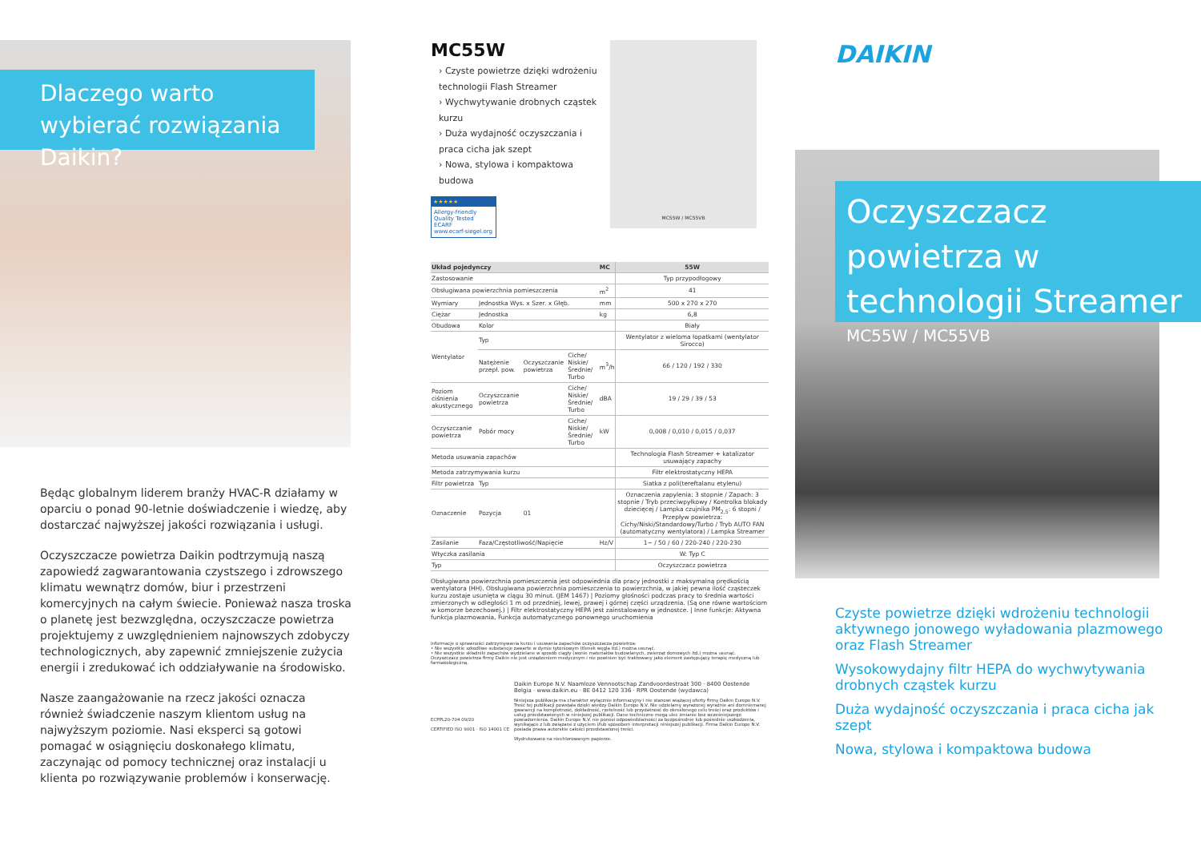Dlaczego warto wybierać rozwiązania Daikin?
Będąc globalnym liderem branży HVAC-R działamy w oparciu o ponad 90-letnie doświadczenie i wiedzę, aby dostarczać najwyższej jakości rozwiązania i usługi.
Oczyszczacze powietrza Daikin podtrzymują naszą zapowiedź zagwarantowania czystszego i zdrowszego klimatu wewnątrz domów, biur i przestrzeni komercyjnych na całym świecie. Ponieważ nasza troska o planetę jest bezwzględna, oczyszczacze powietrza projektujemy z uwzględnieniem najnowszych zdobyczy technologicznych, aby zapewnić zmniejszenie zużycia energii i zredukować ich oddziaływanie na środowisko.
Nasze zaangażowanie na rzecz jakości oznacza również świadczenie naszym klientom usług na najwyższym poziomie. Nasi eksperci są gotowi pomagać w osiągnięciu doskonałego klimatu, zaczynając od pomocy technicznej oraz instalacji u klienta po rozwiązywanie problemów i konserwację.
MC55W
› Czyste powietrze dzięki wdrożeniu technologii Flash Streamer
› Wychwytywanie drobnych cząstek kurzu
› Duża wydajność oczyszczania i praca cicha jak szept
› Nowa, stylowa i kompaktowa budowa
★★★★★
Allergy-friendly Quality Tested
ECARF
www.ecarf-siegel.org
MC55W / MC55VB
| Układ pojedynczy | | | | MC | 55W |
| --- | --- | --- | --- | --- | --- |
| Zastosowanie | | | | | Typ przypodłogowy |
| Obsługiwana powierzchnia pomieszczenia | | | | m<sup>2</sup> | 41 |
| Wymiary | Jednostka Wys. x Szer. x Głęb. | | | mm | 500 x 270 x 270 |
| Ciężar | Jednostka | | | kg | 6,8 |
| Obudowa | Kolor | | | | Biały |
| Wentylator | Typ | | | | Wentylator z wieloma łopatkami (wentylator Sirocco) |
| | Natężenie przepł. pow. | Oczyszczanie powietrza | Ciche/ Niskie/ Średnie/ Turbo | m<sup>3</sup>/h | 66 / 120 / 192 / 330 |
| Poziom ciśnienia akustycznego | Oczyszczanie powietrza | | Ciche/ Niskie/ Średnie/ Turbo | dBA | 19 / 29 / 39 / 53 |
| Oczyszczanie powietrza | Pobór mocy | | Ciche/ Niskie/ Średnie/ Turbo | kW | 0,008 / 0,010 / 0,015 / 0,037 |
| Metoda usuwania zapachów | | | | | Technologia Flash Streamer + katalizator usuwający zapachy |
| Metoda zatrzymywania kurzu | | | | | Filtr elektrostatyczny HEPA |
| Filtr powietrza | Typ | | | | Siatka z poli(tereftalanu etylenu) |
| Oznaczenie | Pozycja | 01 | | | Oznaczenia zapylenia: 3 stopnie / Zapach: 3 stopnie / Tryb przeciwpyłkowy / Kontrolka blokady dziecięcej / Lampka czujnika PM<sub>2,5</sub>: 6 stopni / Przepływ powietrza: Cichy/Niski/Standardowy/Turbo / Tryb AUTO FAN (automatyczny wentylatora) / Lampka Streamer |
| Zasilanie | Faza/Częstotliwość/Napięcie | | | Hz/V | 1~ / 50 / 60 / 220-240 / 220-230 |
| Wtyczka zasilania | | | | | W: Typ C |
| Typ | | | | | Oczyszczacz powietrza |
Obsługiwana powierzchnia pomieszczenia jest odpowiednia dla pracy jednostki z maksymalną prędkością wentylatora (HH). Obsługiwana powierzchnia pomieszczenia to powierzchnia, w jakiej pewna ilość cząsteczek kurzu zostaje usunięta w ciągu 30 minut. (JEM 1467) | Poziomy głośności podczas pracy to średnia wartości zmierzonych w odległości 1 m od przedniej, lewej, prawej i górnej części urządzenia. (Są one równe wartościom w komorze bezechowej.) | Filtr elektrostatyczny HEPA jest zainstalowany w jednostce. | Inne funkcje: Aktywna funkcja plazmowania, Funkcja automatycznego ponownego uruchomienia
Informacje o sprawności zatrzymywania kurzu i usuwania zapachów oczyszczacza powietrza:
• Nie wszystkie szkodliwe substancje zawarte w dymie tytoniowym (tlenek węgla itd.) można usunąć.
• Nie wszystkie składniki zapachów wydzielane w sposób ciągły (wonie materiałów budowlanych, zwierząt domowych itd.) można usunąć.
Oczyszczacz powietrza firmy Daikin nie jest urządzeniem medycznym i nie powinien być traktowany jako element zastępujący terapię medyczną lub farmakologiczną.
ECPPL20-704 09/20
CERTIFIED ISO 9001 · ISO 14001 CE
Daikin Europe N.V. Naamloze Vennootschap Zandvoordestraat 300 · 8400 Oostende Belgia · www.daikin.eu · BE 0412 120 336 · RPR Oostende (wydawca)
Niniejsza publikacja ma charakter wyłącznie informacyjny i nie stanowi wiążącej oferty firmy Daikin Europe N.V. Treść tej publikacji powstała dzięki wiedzy Daikin Europe N.V. Nie udzielamy wyrażonej wyraźnie ani domniemanej gwarancji na kompletność, dokładność, rzetelność lub przydatność do określonego celu treści oraz produktów i usług przedstawionych w niniejszej publikacji. Dane techniczne mogą ulec zmianie bez wcześniejszego powiadomienia. Daikin Europe N.V. nie ponosi odpowiedzialności za bezpośrednie lub pośrednie uszkodzenia, wynikające z lub związane z użyciem i/lub sposobem interpretacji niniejszej publikacji. Firma Daikin Europe N.V. posiada prawa autorskie całości przedstawionej treści.
Wydrukowano na niechlorowanym papierze.
DAIKIN
Oczyszczacz powietrza w technologii Streamer
MC55W / MC55VB
Czyste powietrze dzięki wdrożeniu technologii aktywnego jonowego wyładowania plazmowego oraz Flash Streamer
Wysokowydajny filtr HEPA do wychwytywania drobnych cząstek kurzu
Duża wydajność oczyszczania i praca cicha jak szept
Nowa, stylowa i kompaktowa budowa